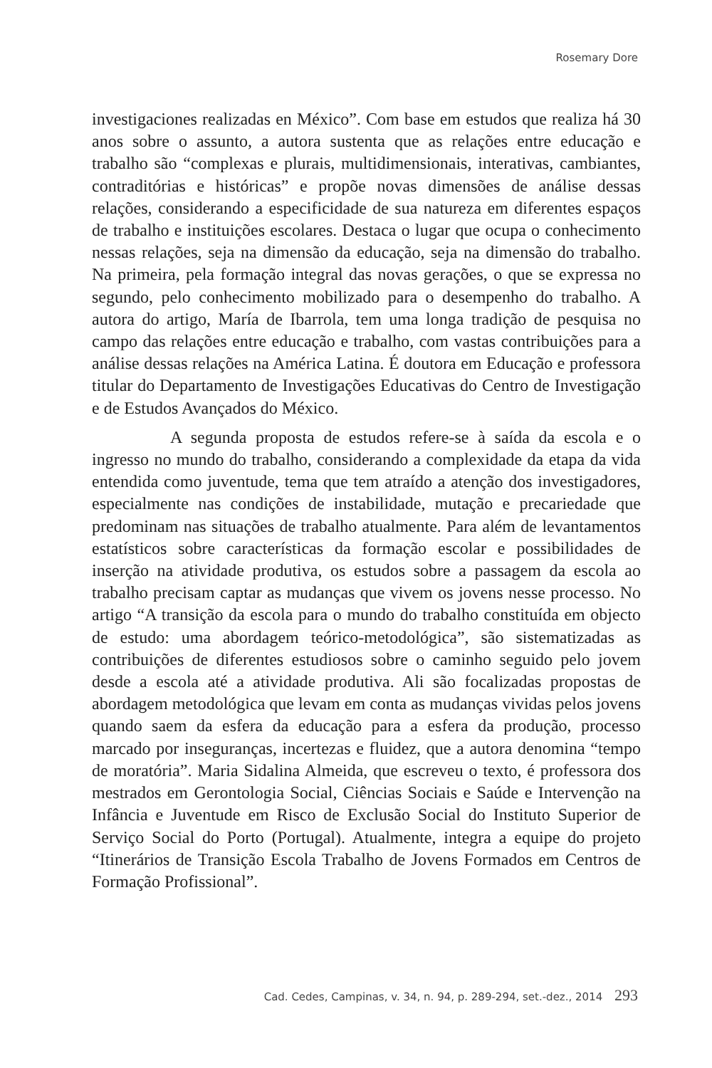Rosemary Dore
investigaciones realizadas en México”. Com base em estudos que realiza há 30 anos sobre o assunto, a autora sustenta que as relações entre educação e trabalho são “complexas e plurais, multidimensionais, interativas, cambiantes, contraditórias e históricas” e propõe novas dimensões de análise dessas relações, considerando a especificidade de sua natureza em diferentes espaços de trabalho e instituições escolares. Destaca o lugar que ocupa o conhecimento nessas relações, seja na dimensão da educação, seja na dimensão do trabalho. Na primeira, pela formação integral das novas gerações, o que se expressa no segundo, pelo conhecimento mobilizado para o desempenho do trabalho. A autora do artigo, María de Ibarrola, tem uma longa tradição de pesquisa no campo das relações entre educação e trabalho, com vastas contribuições para a análise dessas relações na América Latina. É doutora em Educação e professora titular do Departamento de Investigações Educativas do Centro de Investigação e de Estudos Avançados do México.
A segunda proposta de estudos refere-se à saída da escola e o ingresso no mundo do trabalho, considerando a complexidade da etapa da vida entendida como juventude, tema que tem atraído a atenção dos investigadores, especialmente nas condições de instabilidade, mutação e precariedade que predominam nas situações de trabalho atualmente. Para além de levantamentos estatísticos sobre características da formação escolar e possibilidades de inserção na atividade produtiva, os estudos sobre a passagem da escola ao trabalho precisam captar as mudanças que vivem os jovens nesse processo. No artigo “A transição da escola para o mundo do trabalho constituída em objecto de estudo: uma abordagem teórico-metodológica”, são sistematizadas as contribuições de diferentes estudiosos sobre o caminho seguido pelo jovem desde a escola até a atividade produtiva. Ali são focalizadas propostas de abordagem metodológica que levam em conta as mudanças vividas pelos jovens quando saem da esfera da educação para a esfera da produção, processo marcado por inseguranças, incertezas e fluidez, que a autora denomina “tempo de moratória”. Maria Sidalina Almeida, que escreveu o texto, é professora dos mestrados em Gerontologia Social, Ciências Sociais e Saúde e Intervenção na Infância e Juventude em Risco de Exclusão Social do Instituto Superior de Serviço Social do Porto (Portugal). Atualmente, integra a equipe do projeto “Itinerários de Transição Escola Trabalho de Jovens Formados em Centros de Formação Profissional”.
Cad. Cedes, Campinas, v. 34, n. 94, p. 289-294, set.-dez., 2014 293